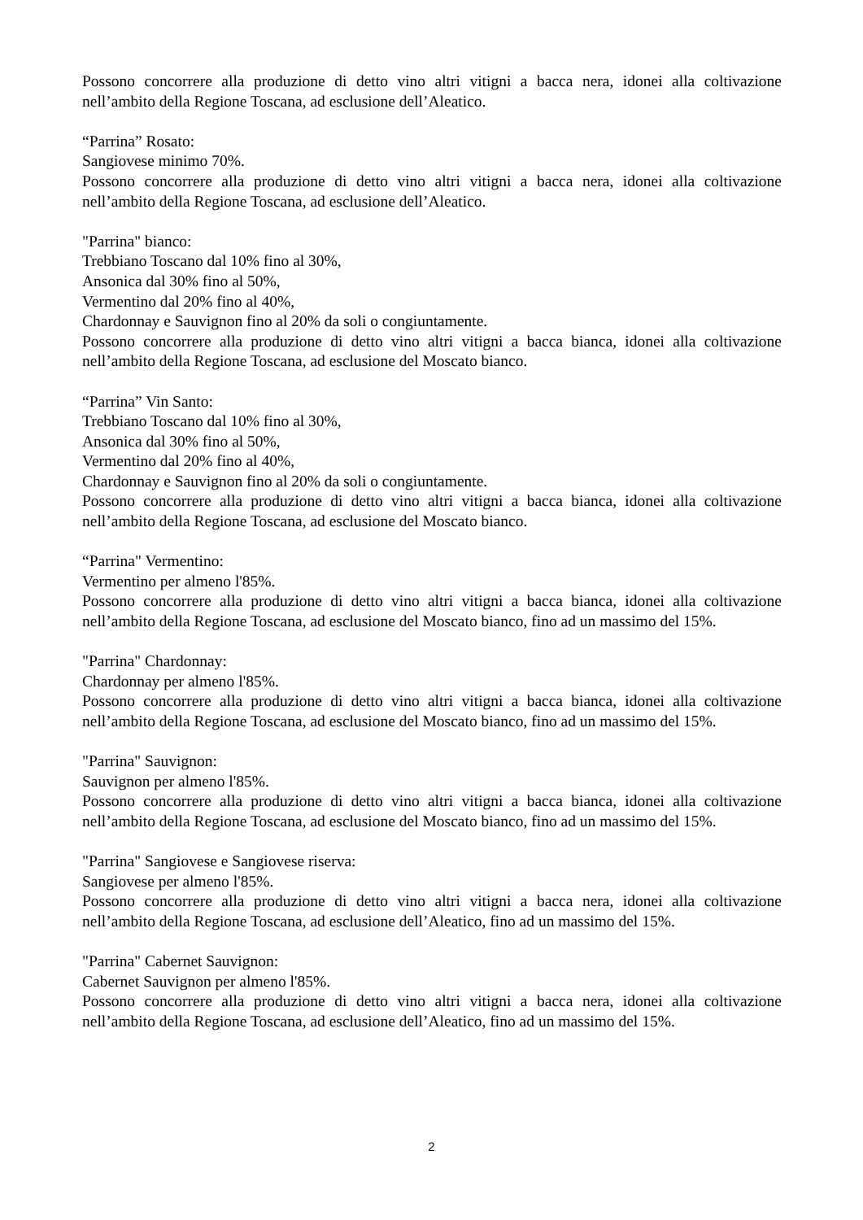Possono concorrere alla produzione di detto vino altri vitigni a bacca nera, idonei alla coltivazione nell’ambito della Regione Toscana, ad esclusione dell’Aleatico.
“Parrina” Rosato:
Sangiovese minimo 70%.
Possono concorrere alla produzione di detto vino altri vitigni a bacca nera, idonei alla coltivazione nell’ambito della Regione Toscana, ad esclusione dell’Aleatico.
"Parrina" bianco:
Trebbiano Toscano dal 10% fino al 30%,
Ansonica dal 30% fino al 50%,
Vermentino dal 20% fino al 40%,
Chardonnay e Sauvignon fino al 20% da soli o congiuntamente.
Possono concorrere alla produzione di detto vino altri vitigni a bacca bianca, idonei alla coltivazione nell’ambito della Regione Toscana, ad esclusione del Moscato bianco.
“Parrina” Vin Santo:
Trebbiano Toscano dal 10% fino al 30%,
Ansonica dal 30% fino al 50%,
Vermentino dal 20% fino al 40%,
Chardonnay e Sauvignon fino al 20% da soli o congiuntamente.
Possono concorrere alla produzione di detto vino altri vitigni a bacca bianca, idonei alla coltivazione nell’ambito della Regione Toscana, ad esclusione del Moscato bianco.
“Parrina" Vermentino:
Vermentino per almeno l'85%.
Possono concorrere alla produzione di detto vino altri vitigni a bacca bianca, idonei alla coltivazione nell’ambito della Regione Toscana, ad esclusione del Moscato bianco, fino ad un massimo del 15%.
"Parrina" Chardonnay:
Chardonnay per almeno l'85%.
Possono concorrere alla produzione di detto vino altri vitigni a bacca bianca, idonei alla coltivazione nell’ambito della Regione Toscana, ad esclusione del Moscato bianco, fino ad un massimo del 15%.
"Parrina" Sauvignon:
Sauvignon per almeno l'85%.
Possono concorrere alla produzione di detto vino altri vitigni a bacca bianca, idonei alla coltivazione nell’ambito della Regione Toscana, ad esclusione del Moscato bianco, fino ad un massimo del 15%.
"Parrina" Sangiovese e Sangiovese riserva:
Sangiovese per almeno l'85%.
Possono concorrere alla produzione di detto vino altri vitigni a bacca nera, idonei alla coltivazione nell’ambito della Regione Toscana, ad esclusione dell’Aleatico, fino ad un massimo del 15%.
"Parrina" Cabernet Sauvignon:
Cabernet Sauvignon per almeno l'85%.
Possono concorrere alla produzione di detto vino altri vitigni a bacca nera, idonei alla coltivazione nell’ambito della Regione Toscana, ad esclusione dell’Aleatico, fino ad un massimo del 15%.
2